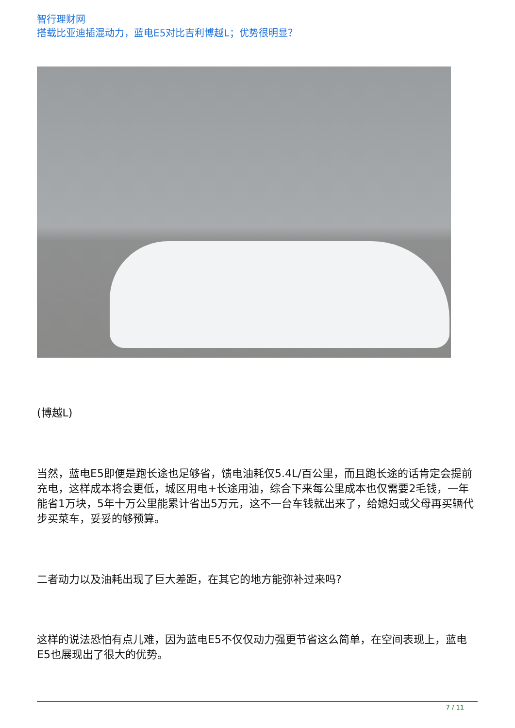智行理财网
搭载比亚迪插混动力，蓝电E5对比吉利博越L；优势很明显？
(博越L)
当然，蓝电E5即便是跑长途也足够省，馈电油耗仅5.4L/百公里，而且跑长途的话肯定会提前充电，这样成本将会更低，城区用电+长途用油，综合下来每公里成本也仅需要2毛钱，一年能省1万块，5年十万公里能累计省出5万元，这不一台车钱就出来了，给媳妇或父母再买辆代步买菜车，妥妥的够预算。
二者动力以及油耗出现了巨大差距，在其它的地方能弥补过来吗?
这样的说法恐怕有点儿难，因为蓝电E5不仅仅动力强更节省这么简单，在空间表现上，蓝电E5也展现出了很大的优势。
7 / 11